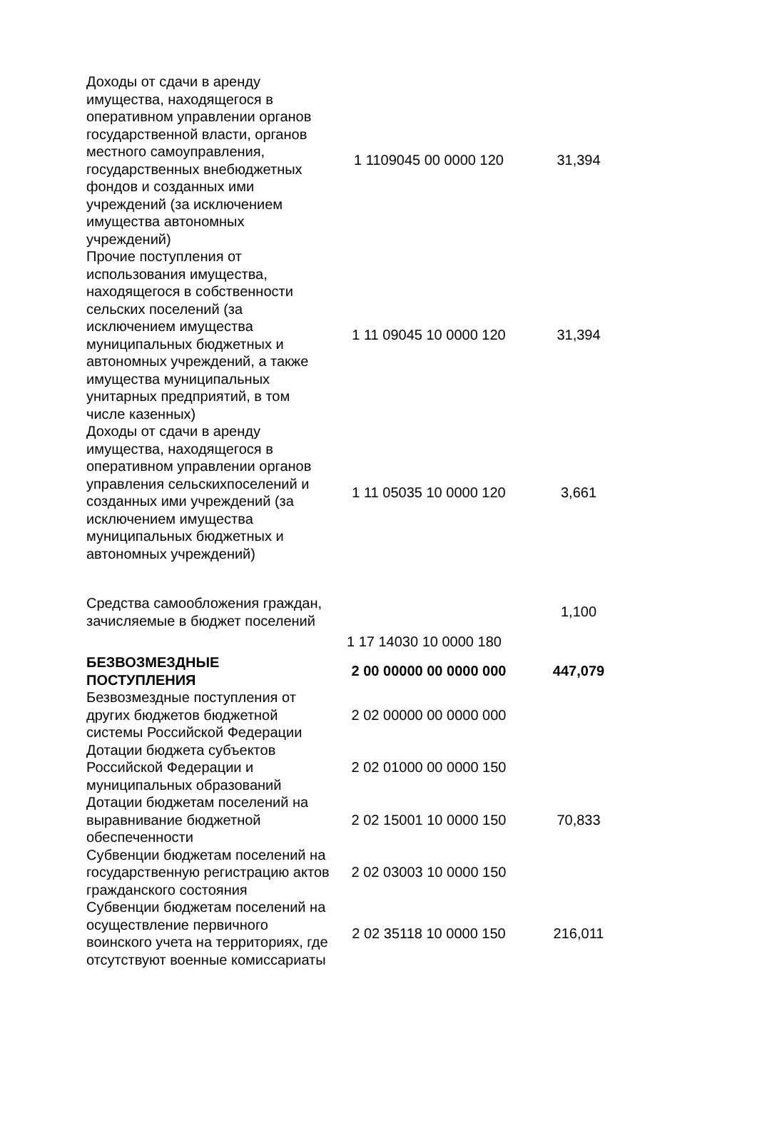| Доходы от сдачи в аренду имущества, находящегося в оперативном управлении органов государственной власти, органов местного самоуправления, государственных внебюджетных фондов и созданных ими учреждений (за исключением имущества автономных учреждений) | 1 1109045 00 0000 120 | 31,394 |
| Прочие поступления от использования имущества, находящегося в собственности сельских поселений (за исключением имущества муниципальных бюджетных и автономных учреждений, а также имущества муниципальных унитарных предприятий, в том числе казенных) | 1 11 09045 10 0000 120 | 31,394 |
| Доходы от сдачи в аренду имущества, находящегося в оперативном управлении органов управления сельскихпоселений и созданных ими учреждений (за исключением имущества муниципальных бюджетных и автономных учреждений) | 1 11 05035 10 0000 120 | 3,661 |
| Средства самообложения граждан, зачисляемые в бюджет поселений | | 1,100 |
| | 1 17 14030 10 0000 180 | |
| БЕЗВОЗМЕЗДНЫЕ ПОСТУПЛЕНИЯ | 2 00 00000 00 0000 000 | 447,079 |
| Безвозмездные поступления от других бюджетов бюджетной системы Российской Федерации | 2 02 00000 00 0000 000 | |
| Дотации бюджета субъектов Российской Федерации и муниципальных образований | 2 02 01000 00 0000 150 | |
| Дотации бюджетам поселений на выравнивание бюджетной обеспеченности | 2 02 15001 10 0000 150 | 70,833 |
| Субвенции бюджетам поселений на государственную регистрацию актов гражданского состояния | 2 02 03003 10 0000 150 | |
| Субвенции бюджетам поселений на осуществление первичного воинского учета на территориях, где отсутствуют военные комиссариаты | 2 02 35118 10 0000 150 | 216,011 |